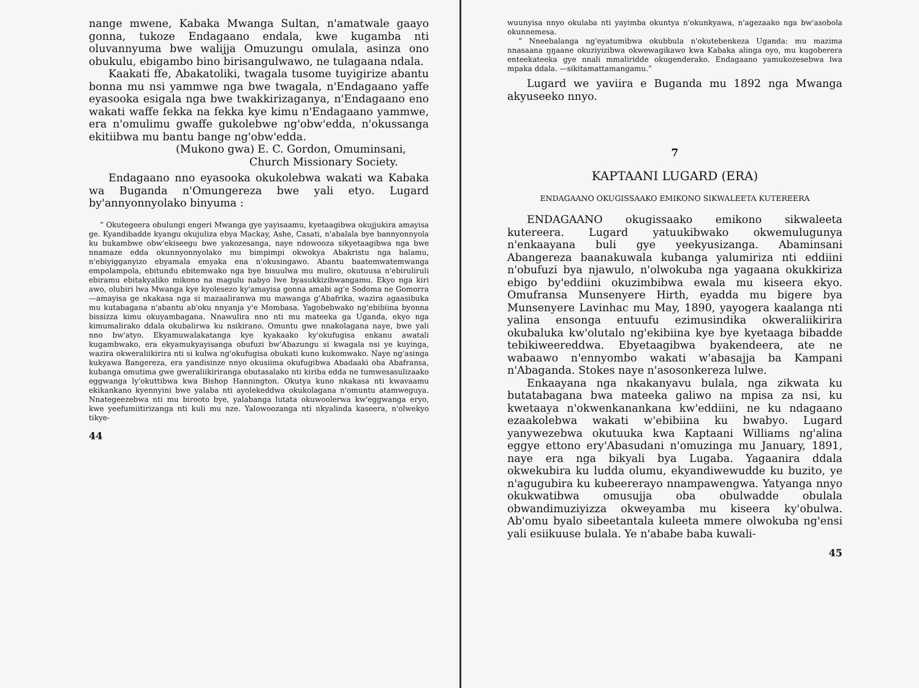nange mwene, Kabaka Mwanga Sultan, n'amatwale gaayo gonna, tukoze Endagaano endala, kwe kugamba nti oluvannyuma bwe walijja Omuzungu omulala, asinza ono obukulu, ebigambo bino birisangulwawo, ne tulagaana ndala.
Kaakati ffe, Abakatoliki, twagala tusome tuyigirize abantu bonna mu nsi yammwe nga bwe twagala, n'Endagaano yaffe eyasooka esigala nga bwe twakkirizaganya, n'Endagaano eno wakati waffe fekka na fekka kye kimu n'Endagaano yammwe, era n'omulimu gwaffe gukolebwe ng'obw'edda, n'okussanga ekitiibwa mu bantu bange ng'obw'edda.
(Mukono gwa) E. C. Gordon, Omuminsani,
Church Missionary Society.
Endagaano nno eyasooka okukolebwa wakati wa Kabaka wa Buganda n'Omungereza bwe yali etyo. Lugard by'annyonnyolako binyuma :
“ Okutegeera obulungi engeri Mwanga gye yayisaamu, kyetaagibwa okujjukira amayisa ge. Kyandibadde kyangu okujuliza ebya Mackay, Ashe, Casati, n'abalala bye bannyonnyola ku bukambwe obw'ekiseegu bwe yakozesanga, naye ndowooza sikyetaagibwa nga bwe nnamaze edda okunnyonnyolako mu bimpimpi okwokya Abakristu nga balamu, n'ebiyigganyizo ebyamala emyaka ena n'okusingawo. Abantu baatemwatemwanga empolampola, ebitundu ebitemwako nga bye bisuulwa mu muliro, okutuusa n'ebiruliruli ebiramu ebitakyaliko mikono na magulu nabyo lwe byasukkizibwangamu. Ekyo nga kiri awo, olubiri lwa Mwanga kye kyolesezo ky'amayisa gonna amabi ag'e Sodoma ne Gomorra—amayisa ge nkakasa nga si mazaaliranwa mu mawanga g'Abafrika, wazira agaasibuka mu kutabagana n'abantu ab'oku nnyanja y'e Mombasa. Yagobebwako ng'ebibiina byonna bissizza kimu okuyambagana. Nnawulira nno nti mu mateeka ga Uganda, ekyo nga kimumalirako ddala okubalirwa ku nsikirano. Omuntu gwe nnakolagana naye, bwe yali nno bw'atyo. Ekyamuwalakatanga kye kyakaako ky'okufugisa enkanu awatali kugambwako, era ekyamukyayisanga obufuzi bw'Abazungu si kwagala nsi ye kuyinga, wazira okweraliikirira nti si kulwa ng'okufugisa obukati kuno kukomwako. Naye ng'asinga kukyawa Bangereza, era yandisinze nnyo okusiima okufugibwa Abadaaki oba Abafransa, kubanga omutima gwe gweraliikiriranga obutasalako nti kiriba edda ne tumwesasulizaako eggwanga ly'okuttibwa kwa Bishop Hannington. Okutya kuno nkakasa nti kwavaamu ekikankano kyennyini bwe yalaba nti ayolekeddwa okukolagana n'omuntu atamweguya. Nnategeezebwa nti mu birooto bye, yalabanga lutata okuwoolerwa kw'eggwanga eryo, kwe yeefumiitirizanga nti kuli mu nze. Yalowoozanga nti nkyalinda kaseera, n'olwekyo tikye-
44
wuunyisa nnyo okulaba nti yayimba okuntya n'okunkyawa, n'agezaako nga bw'asobola okunnemesa.
“ Nneebalanga ng'eyatumibwa okubbula n'okutebenkeza Uganda: mu mazima nnasaana ŋŋaane okuziyizibwa okwewagikawo kwa Kabaka alinga oyo, mu kugoberera enteekateeka gye nnali mmaliridde okugenderako. Endagaano yamukozesebwa lwa mpaka ddala. —sikitamattamangamu.”
Lugard we yaviira e Buganda mu 1892 nga Mwanga akyuseeko nnyo.
7
KAPTAANI LUGARD (ERA)
ENDAGAANO OKUGISSAAKO EMIKONO SIKWALEETA KUTEREERA
ENDAGAANO okugissaako emikono sikwaleeta kutereera. Lugard yatuukibwako okwemulugunya n'enkaayana buli gye yeekyusizanga. Abaminsani Abangereza baanakuwala kubanga yalumiriza nti eddiini n'obufuzi bya njawulo, n'olwokuba nga yagaana okukkiriza ebigo by'eddiini okuzimbibwa ewala mu kiseera ekyo. Omufransa Munsenyere Hirth, eyadda mu bigere bya Munsenyere Lavinhac mu May, 1890, yayogera kaalanga nti yalina ensonga entuufu ezimusindika okweraliikirira okubaluka kw'olutalo ng'ekibiina kye bye kyetaaga bibadde tebikiweereddwa. Ebyetaagibwa byakendeera, ate ne wabaawo n'ennyombo wakati w'abasajja ba Kampani n'Abaganda. Stokes naye n'asosonkereza lulwe.
Enkaayana nga nkakanyavu bulala, nga zikwata ku butatabagana bwa mateeka galiwo na mpisa za nsi, ku kwetaaya n'okwenkanankana kw'eddiini, ne ku ndagaano ezaakolebwa wakati w'ebibiina ku bwabyo. Lugard yanywezebwa okutuuka kwa Kaptaani Williams ng'alina eggye ettono ery'Abasudani n'omuzinga mu January, 1891, naye era nga bikyali bya Lugaba. Yagaanira ddala okwekubira ku ludda olumu, ekyandiwewudde ku buzito, ye n'agugubira ku kubeererayo nnampawengwa. Yatyanga nnyo okukwatibwa omusujja oba obulwadde obulala obwandimuziyizza okweyamba mu kiseera ky'obulwa. Ab'omu byalo sibeetantala kuleeta mmere olwokuba ng'ensi yali esiikuuse bulala. Ye n'ababe baba kuwali-
45